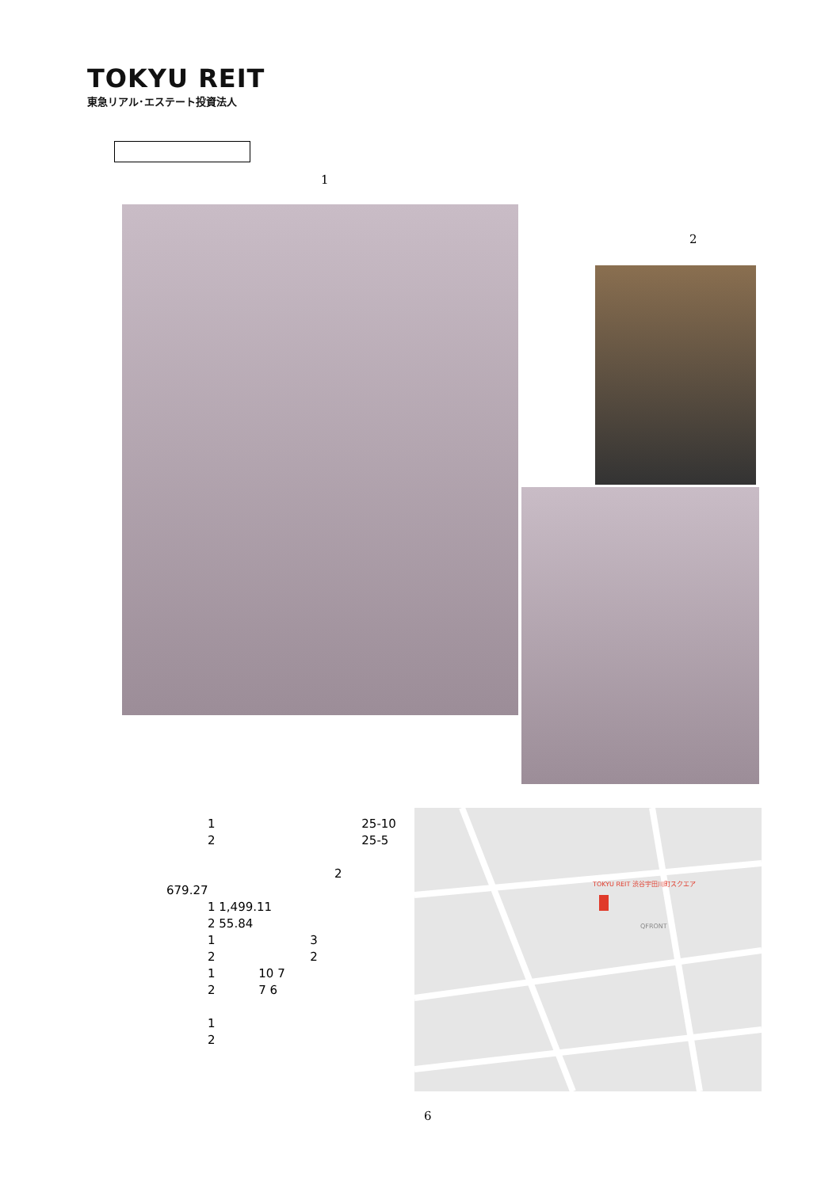TOKYU REIT
東急リアル･エステート投資法人
1
2
1 25-10
2 25-5
2
679.27
1 1,499.11
2 55.84
1 3
2 2
1 10 7
2 7 6
1
2
TOKYU REIT 渋谷宇田川町スクエア
QFRONT
6